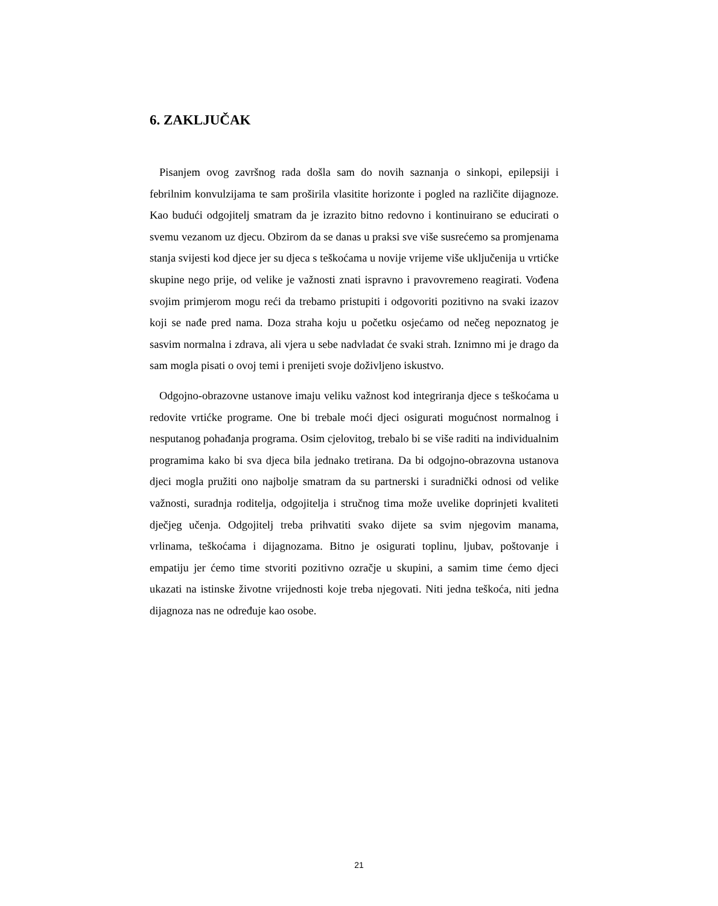6. ZAKLJUČAK
Pisanjem ovog završnog rada došla sam do novih saznanja o sinkopi, epilepsiji i febrilnim konvulzijama te sam proširila vlasitite horizonte i pogled na različite dijagnoze. Kao budući odgojitelj smatram da je izrazito bitno redovno i kontinuirano se educirati o svemu vezanom uz djecu. Obzirom da se danas u praksi sve više susrećemo sa promjenama stanja svijesti kod djece jer su djeca s teškoćama u novije vrijeme više uključenija u vrtićke skupine nego prije, od velike je važnosti znati ispravno i pravovremeno reagirati. Vođena svojim primjerom mogu reći da trebamo pristupiti i odgovoriti pozitivno na svaki izazov koji se nađe pred nama. Doza straha koju u početku osjećamo od nečeg nepoznatog je sasvim normalna i zdrava, ali vjera u sebe nadvladat će svaki strah. Iznimno mi je drago da sam mogla pisati o ovoj temi i prenijeti svoje doživljeno iskustvo.
Odgojno-obrazovne ustanove imaju veliku važnost kod integriranja djece s teškoćama u redovite vrtićke programe. One bi trebale moći djeci osigurati mogućnost normalnog i nesputanog pohađanja programa. Osim cjelovitog, trebalo bi se više raditi na individualnim programima kako bi sva djeca bila jednako tretirana. Da bi odgojno-obrazovna ustanova djeci mogla pružiti ono najbolje smatram da su partnerski i suradnički odnosi od velike važnosti, suradnja roditelja, odgojitelja i stručnog tima može uvelike doprinjeti kvaliteti dječjeg učenja. Odgojitelj treba prihvatiti svako dijete sa svim njegovim manama, vrlinama, teškoćama i dijagnozama. Bitno je osigurati toplinu, ljubav, poštovanje i empatiju jer ćemo time stvoriti pozitivno ozračje u skupini, a samim time ćemo djeci ukazati na istinske životne vrijednosti koje treba njegovati. Niti jedna teškoća, niti jedna dijagnoza nas ne određuje kao osobe.
21